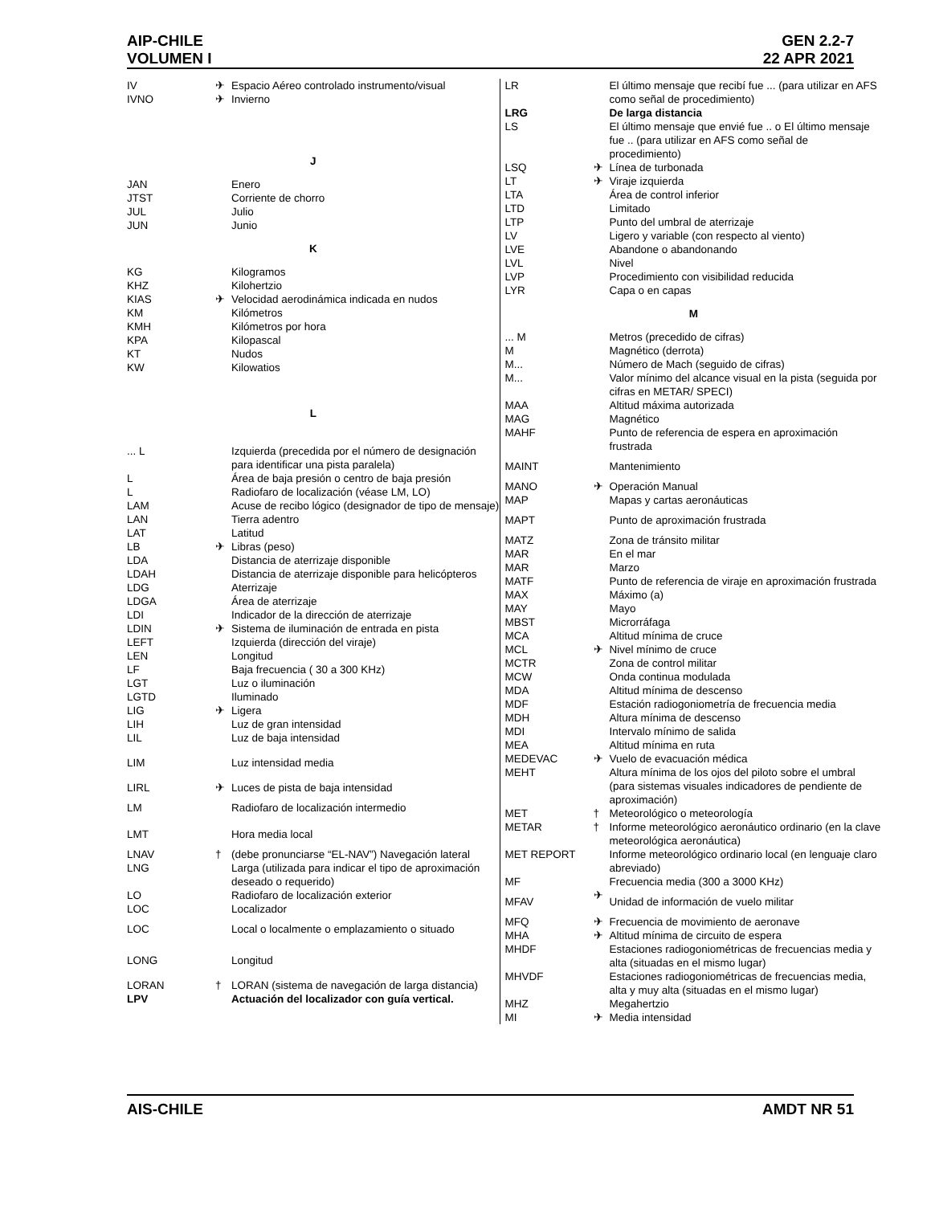AIP-CHILE GEN 2.2-7
VOLUMEN I 22 APR 2021
| IV | ✈ | Espacio Aéreo controlado instrumento/visual |
| IVNO | ✈ | Invierno |
| J | | |
| JAN | | Enero |
| JTST | | Corriente de chorro |
| JUL | | Julio |
| JUN | | Junio |
| K | | |
| KG | | Kilogramos |
| KHZ | | Kilohertzio |
| KIAS | ✈ | Velocidad aerodinámica indicada en nudos |
| KM | | Kilómetros |
| KMH | | Kilómetros por hora |
| KPA | | Kilopascal |
| KT | | Nudos |
| KW | | Kilowatios |
| L | | |
| ... L | | Izquierda (precedida por el número de designación para identificar una pista paralela) |
| L | | Área de baja presión o centro de baja presión |
| L | | Radiofaro de localización (véase LM, LO) |
| LAM | | Acuse de recibo lógico (designador de tipo de mensaje) |
| LAN | | Tierra adentro |
| LAT | | Latitud |
| LB | ✈ | Libras (peso) |
| LDA | | Distancia de aterrizaje disponible |
| LDAH | | Distancia de aterrizaje disponible para helicópteros |
| LDG | | Aterrizaje |
| LDGA | | Área de aterrizaje |
| LDI | | Indicador de la dirección de aterrizaje |
| LDIN | ✈ | Sistema de iluminación de entrada en pista |
| LEFT | | Izquierda (dirección del viraje) |
| LEN | | Longitud |
| LF | | Baja frecuencia ( 30 a 300 KHz) |
| LGT | | Luz o iluminación |
| LGTD | | Iluminado |
| LIG | ✈ | Ligera |
| LIH | | Luz de gran intensidad |
| LIL | | Luz de baja intensidad |
| LIM | | Luz intensidad media |
| LIRL | ✈ | Luces de pista de baja intensidad |
| LM | | Radiofaro de localización intermedio |
| LMT | | Hora media local |
| LNAV | † | (debe pronunciarse “EL-NAV”) Navegación lateral |
| LNG | | Larga (utilizada para indicar el tipo de aproximación deseado o requerido) |
| LO | | Radiofaro de localización exterior |
| LOC | | Localizador |
| LOC | | Local o localmente o emplazamiento o situado |
| LONG | | Longitud |
| LORAN | † | LORAN (sistema de navegación de larga distancia) |
| LPV | | Actuación del localizador con guía vertical. |
| LR | | El último mensaje que recibí fue ... (para utilizar en AFS como señal de procedimiento) |
| LRG | | De larga distancia |
| LS | | El último mensaje que envié fue .. o El último mensaje fue .. (para utilizar en AFS como señal de procedimiento) |
| LSQ | ✈ | Línea de turbonada |
| LT | ✈ | Viraje izquierda |
| LTA | | Área de control inferior |
| LTD | | Limitado |
| LTP | | Punto del umbral de aterrizaje |
| LV | | Ligero y variable (con respecto al viento) |
| LVE | | Abandone o abandonando |
| LVL | | Nivel |
| LVP | | Procedimiento con visibilidad reducida |
| LYR | | Capa o en capas |
| M | | |
| ... M | | Metros (precedido de cifras) |
| M | | Magnético (derrota) |
| M... | | Número de Mach (seguido de cifras) |
| M... | | Valor mínimo del alcance visual en la pista (seguida por cifras en METAR/ SPECI) |
| MAA | | Altitud máxima autorizada |
| MAG | | Magnético |
| MAHF | | Punto de referencia de espera en aproximación frustrada |
| MAINT | | Mantenimiento |
| MANO | ✈ | Operación Manual |
| MAP | | Mapas y cartas aeronáuticas |
| MAPT | | Punto de aproximación frustrada |
| MATZ | | Zona de tránsito militar |
| MAR | | En el mar |
| MAR | | Marzo |
| MATF | | Punto de referencia de viraje en aproximación frustrada |
| MAX | | Máximo (a) |
| MAY | | Mayo |
| MBST | | Microrráfaga |
| MCA | | Altitud mínima de cruce |
| MCL | ✈ | Nivel mínimo de cruce |
| MCTR | | Zona de control militar |
| MCW | | Onda continua modulada |
| MDA | | Altitud mínima de descenso |
| MDF | | Estación radiogoniometría de frecuencia media |
| MDH | | Altura mínima de descenso |
| MDI | | Intervalo mínimo de salida |
| MEA | | Altitud mínima en ruta |
| MEDEVAC | ✈ | Vuelo de evacuación médica |
| MEHT | | Altura mínima de los ojos del piloto sobre el umbral (para sistemas visuales indicadores de pendiente de aproximación) |
| MET | † | Meteorológico o meteorología |
| METAR | † | Informe meteorológico aeronáutico ordinario (en la clave meteorológica aeronáutica) |
| MET REPORT | | Informe meteorológico ordinario local (en lenguaje claro abreviado) |
| MF | | Frecuencia media (300 a 3000 KHz) |
| MFAV | ✈ | Unidad de información de vuelo militar |
| MFQ | ✈ | Frecuencia de movimiento de aeronave |
| MHA | ✈ | Altitud mínima de circuito de espera |
| MHDF | | Estaciones radiogoniométricas de frecuencias media y alta (situadas en el mismo lugar) |
| MHVDF | | Estaciones radiogoniométricas de frecuencias media, alta y muy alta (situadas en el mismo lugar) |
| MHZ | | Megahertzio |
| MI | ✈ | Media intensidad |
AIS-CHILE AMDT NR 51